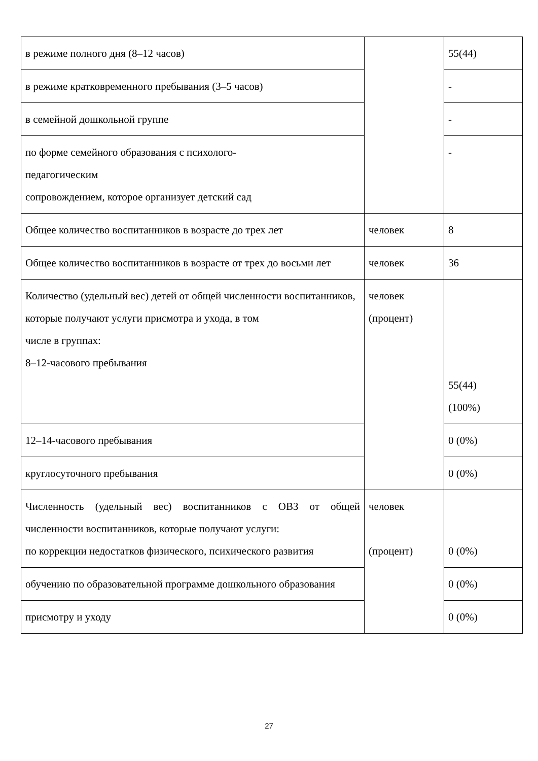| в режиме полного дня (8–12 часов) | | 55(44) |
| в режиме кратковременного пребывания (3–5 часов) | | - |
| в семейной дошкольной группе | | - |
| по форме семейного образования с психолого- педагогическим сопровождением, которое организует детский сад | | - |
| Общее количество воспитанников в возрасте до трех лет | человек | 8 |
| Общее количество воспитанников в возрасте от трех до восьми лет | человек | 36 |
| Количество (удельный вес) детей от общей численности воспитанников, которые получают услуги присмотра и ухода, в том числе в группах: 8–12-часового пребывания | человек (процент) | 55(44) (100%) |
| 12–14-часового пребывания | | 0 (0%) |
| круглосуточного пребывания | | 0 (0%) |
| Численность (удельный вес) воспитанников с ОВЗ от общей численности воспитанников, которые получают услуги: по коррекции недостатков физического, психического развития | человек (процент) | 0 (0%) |
| обучению по образовательной программе дошкольного образования | | 0 (0%) |
| присмотру и уходу | | 0 (0%) |
27